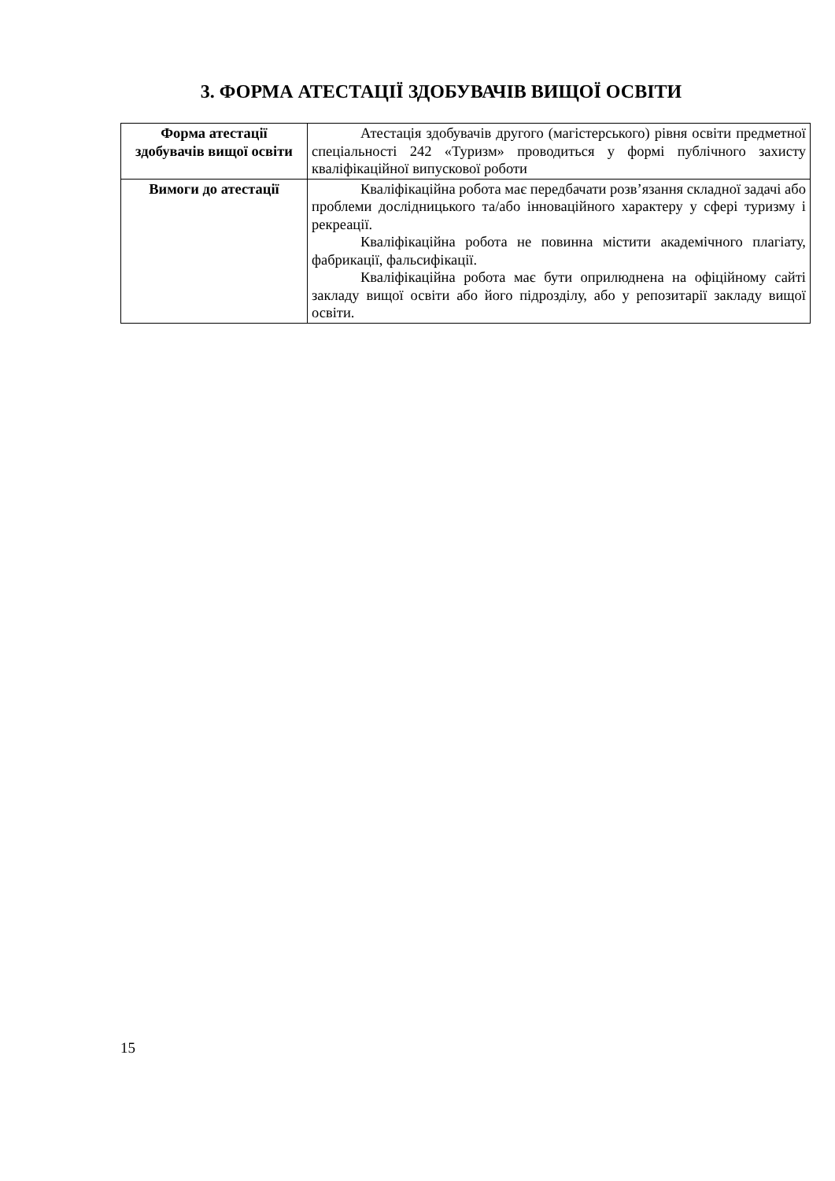3. ФОРМА АТЕСТАЦІЇ ЗДОБУВАЧІВ ВИЩОЇ ОСВІТИ
| Форма атестації здобувачів вищої освіти | Атестація здобувачів другого (магістерського) рівня освіти предметної спеціальності 242 «Туризм» проводиться у формі публічного захисту кваліфікаційної випускової роботи |
| Вимоги до атестації | Кваліфікаційна робота має передбачати розв’язання складної задачі або проблеми дослідницького та/або інноваційного характеру у сфері туризму і рекреації. Кваліфікаційна робота не повинна містити академічного плагіату, фабрикації, фальсифікації. Кваліфікаційна робота має бути оприлюднена на офіційному сайті закладу вищої освіти або його підрозділу, або у репозитарії закладу вищої освіти. |
15